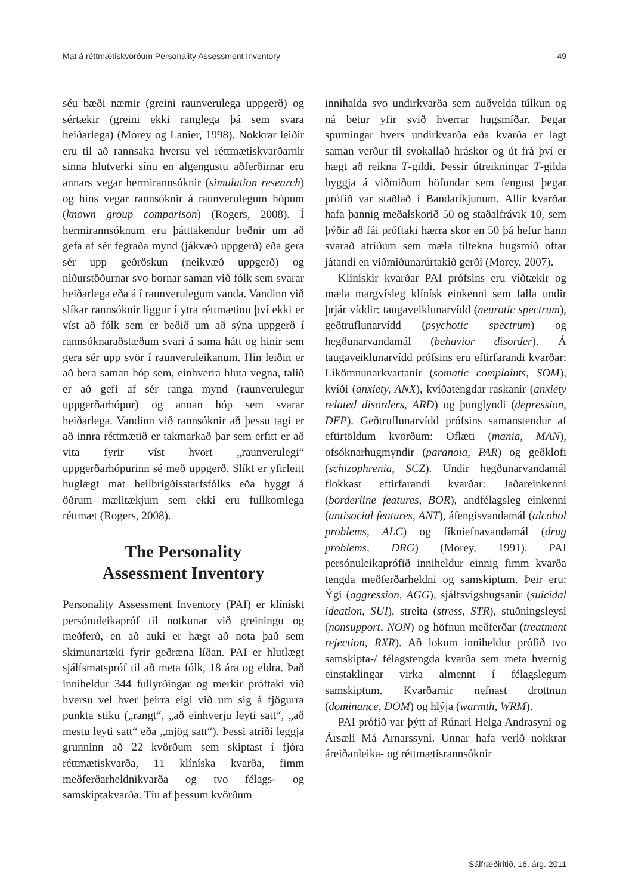Mat á réttmætiskvörðum Personality Assessment Inventory 49
séu bæði næmir (greini raunverulega uppgerð) og sértækir (greini ekki ranglega þá sem svara heiðarlega) (Morey og Lanier, 1998). Nokkrar leiðir eru til að rannsaka hversu vel réttmætiskvarðarnir sinna hlutverki sínu en algengustu aðferðirnar eru annars vegar hermirannsóknir (simulation research) og hins vegar rannsóknir á raunverulegum hópum (known group comparison) (Rogers, 2008). Í hermirannsóknum eru þátttakendur beðnir um að gefa af sér fegraða mynd (jákvæð uppgerð) eða gera sér upp geðröskun (neikvæð uppgerð) og niðurstöðurnar svo bornar saman við fólk sem svarar heiðarlega eða á í raunverulegum vanda. Vandinn við slíkar rannsóknir liggur í ytra réttmætinu því ekki er víst að fólk sem er beðið um að sýna uppgerð í rannsóknaraðstæðum svari á sama hátt og hinir sem gera sér upp svör í raunveruleikanum. Hin leiðin er að bera saman hóp sem, einhverra hluta vegna, talið er að gefi af sér ranga mynd (raunverulegur uppgerðarhópur) og annan hóp sem svarar heiðarlega. Vandinn við rannsóknir að þessu tagi er að innra réttmætið er takmarkað þar sem erfitt er að vita fyrir víst hvort „raunverulegi“ uppgerðarhópurinn sé með uppgerð. Slíkt er yfirleitt huglægt mat heilbrigðisstarfsfólks eða byggt á öðrum mælitækjum sem ekki eru fullkomlega réttmæt (Rogers, 2008).
The Personality
Assessment Inventory
Personality Assessment Inventory (PAI) er klínískt persónuleikapróf til notkunar við greiningu og meðferð, en að auki er hægt að nota það sem skimunartæki fyrir geðræna líðan. PAI er hlutlægt sjálfsmatspróf til að meta fólk, 18 ára og eldra. Það inniheldur 344 fullyrðingar og merkir próftaki við hversu vel hver þeirra eigi við um sig á fjögurra punkta stiku („rangt“, „að einhverju leyti satt“, „að mestu leyti satt“ eða „mjög satt“). Þessi atriði leggja grunninn að 22 kvörðum sem skiptast í fjóra réttmætiskvarða, 11 klíníska kvarða, fimm meðferðarheldnikvarða og tvo félags- og samskiptakvarða. Tíu af þessum kvörðum
innihalda svo undirkvarða sem auðvelda túlkun og ná betur yfir svið hverrar hugsmíðar. Þegar spurningar hvers undirkvarða eða kvarða er lagt saman verður til svokallað hráskor og út frá því er hægt að reikna T-gildi. Þessir útreikningar T-gilda byggja á viðmiðum höfundar sem fengust þegar prófið var staðlað í Bandaríkjunum. Allir kvarðar hafa þannig meðalskorið 50 og staðalfrávik 10, sem þýðir að fái próftaki hærra skor en 50 þá hefur hann svarað atriðum sem mæla tiltekna hugsmíð oftar játandi en viðmiðunarúrtakið gerði (Morey, 2007).
Klínískir kvarðar PAI prófsins eru víðtækir og mæla margvísleg klínísk einkenni sem falla undir þrjár víddir: taugaveiklunarvídd (neurotic spectrum), geðtruflunarvídd (psychotic spectrum) og hegðunarvandamál (behavior disorder). Á taugaveiklunarvídd prófsins eru eftirfarandi kvarðar: Líkömnunarkvartanir (somatic complaints, SOM), kvíði (anxiety, ANX), kvíðatengdar raskanir (anxiety related disorders, ARD) og þunglyndi (depression, DEP). Geðtruflunarvídd prófsins samanstendur af eftirtöldum kvörðum: Oflæti (mania, MAN), ofsóknarhugmyndir (paranoia, PAR) og geðklofi (schizophrenia, SCZ). Undir hegðunarvandamál flokkast eftirfarandi kvarðar: Jaðareinkenni (borderline features, BOR), andfélagsleg einkenni (antisocial features, ANT), áfengisvandamál (alcohol problems, ALC) og fíkniefnavandamál (drug problems, DRG) (Morey, 1991). PAI persónuleikaprófið inniheldur einnig fimm kvarða tengda meðferðarheldni og samskiptum. Þeir eru: Ýgi (aggression, AGG), sjálfsvígshugsanir (suicidal ideation, SUI), streita (stress, STR), stuðningsleysi (nonsupport, NON) og höfnun meðferðar (treatment rejection, RXR). Að lokum inniheldur prófið tvo samskipta-/ félagstengda kvarða sem meta hvernig einstaklingar virka almennt í félagslegum samskiptum. Kvarðarnir nefnast drottnun (dominance, DOM) og hlýja (warmth, WRM).
PAI prófið var þýtt af Rúnari Helga Andrasyni og Ársæli Má Arnarssyni. Unnar hafa verið nokkrar áreiðanleika- og réttmætisrannsóknir
Sálfræðiritið, 16. árg. 2011